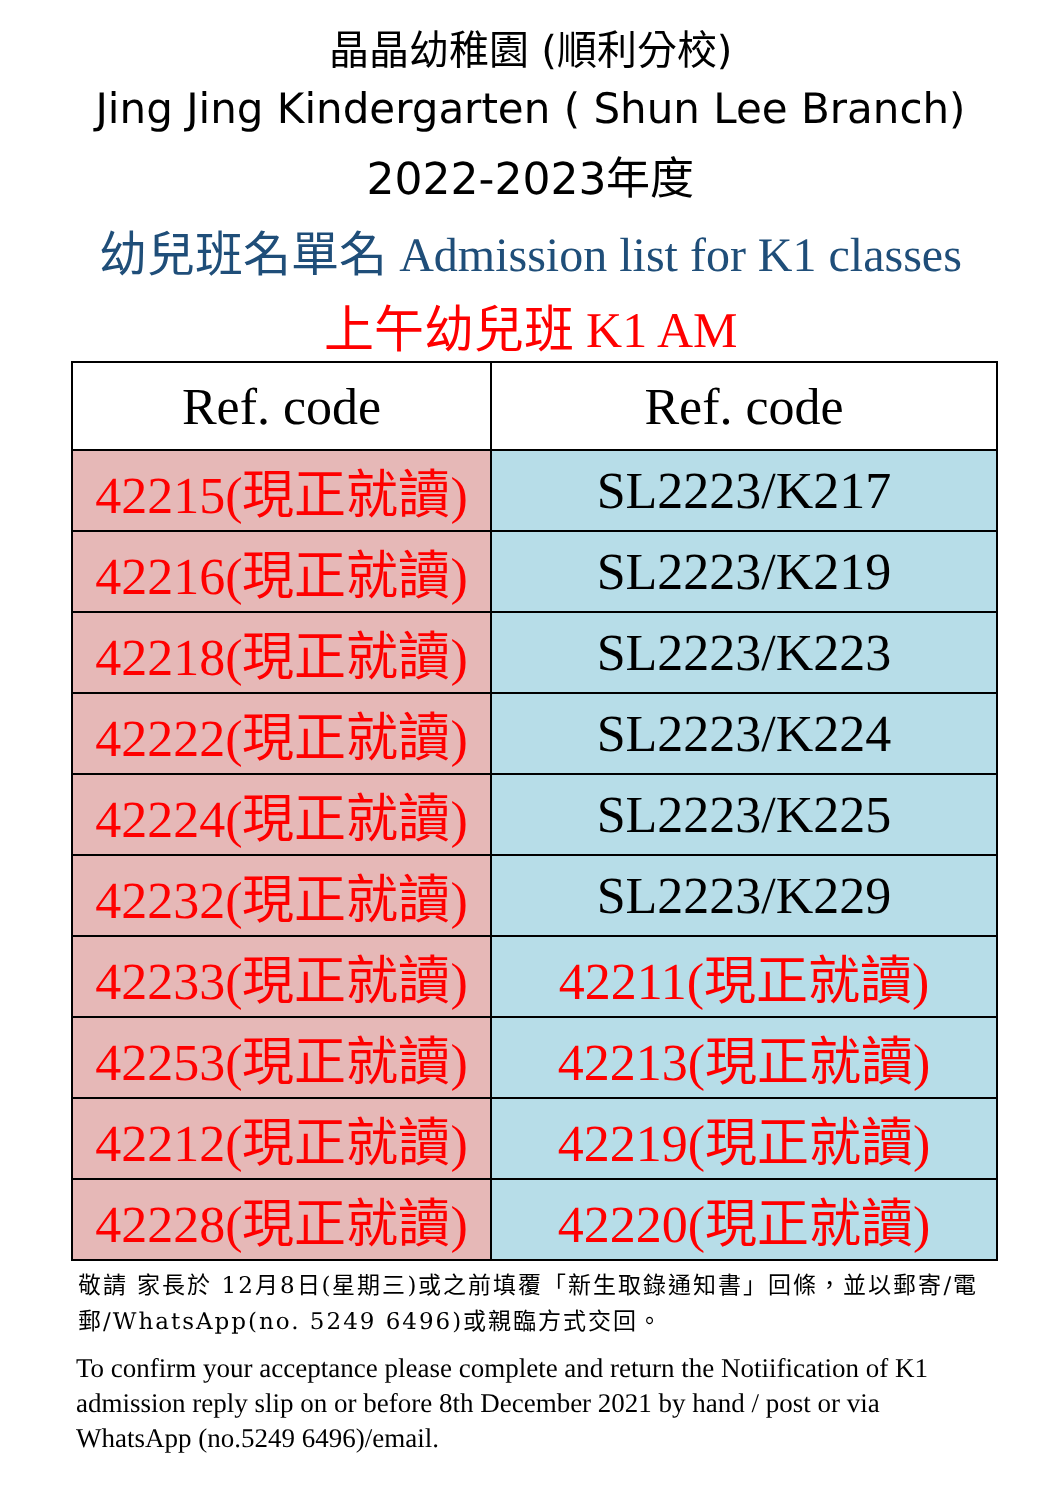晶晶幼稚園 (順利分校)
Jing Jing Kindergarten ( Shun Lee Branch)
2022-2023年度
幼兒班名單名 Admission list for K1 classes
上午幼兒班 K1 AM
| Ref. code | Ref. code |
| --- | --- |
| 42215(現正就讀) | SL2223/K217 |
| 42216(現正就讀) | SL2223/K219 |
| 42218(現正就讀) | SL2223/K223 |
| 42222(現正就讀) | SL2223/K224 |
| 42224(現正就讀) | SL2223/K225 |
| 42232(現正就讀) | SL2223/K229 |
| 42233(現正就讀) | 42211(現正就讀) |
| 42253(現正就讀) | 42213(現正就讀) |
| 42212(現正就讀) | 42219(現正就讀) |
| 42228(現正就讀) | 42220(現正就讀) |
敬請 家長於 12月8日(星期三)或之前填覆「新生取錄通知書」回條，並以郵寄/電郵/WhatsApp(no. 5249 6496)或親臨方式交回。
To confirm your acceptance please complete and return the Notiification of K1 admission reply slip on or before 8th December 2021 by hand / post or via WhatsApp (no.5249 6496)/email.